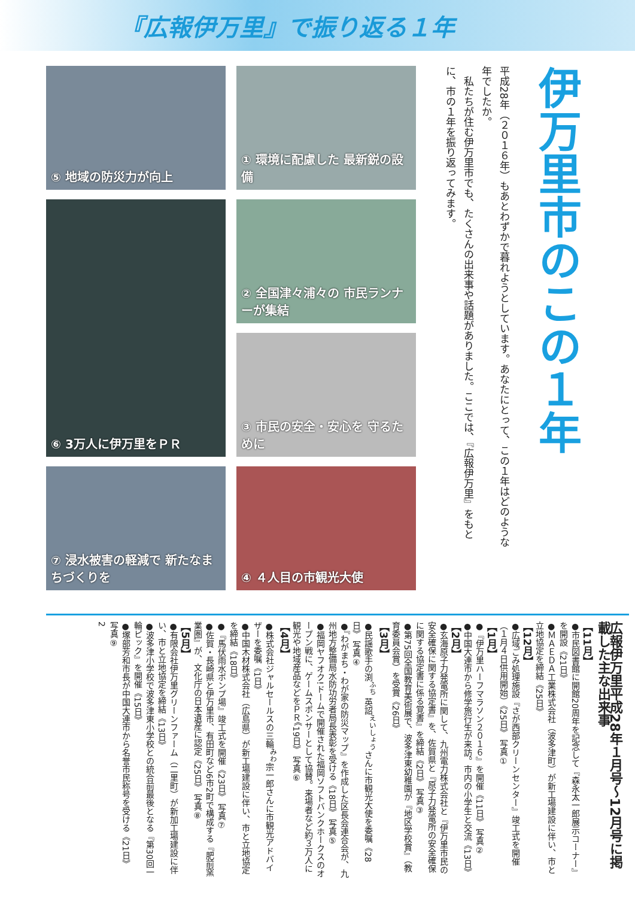『広報伊万里』で振り返る１年
⑤ 地域の防災力が向上
① 環境に配慮した 最新鋭の設備
⑥ 3万人に伊万里をＰＲ
② 全国津々浦々の 市民ランナーが集結
③ 市民の安全・安心を 守るために
⑦ 浸水被害の軽減で 新たなまちづくりを
④ ４人目の市観光大使
平成28年（２０１６年）もあとわずかで暮れようとしています。あなたにとって、この１年はどのような年でしたか。
　私たちが住む伊万里市でも、たくさんの出来事や話題がありました。ここでは、『広報伊万里』をもとに、市の１年を振り返ってみます。
伊万里市のこの１年
広報伊万里平成28年１月号～12月号に掲載した主な出来事
【11月】
●市民図書館に開館20周年を記念して『森永太一郎展示コーナー』を開設《21日》
●ＭＡＥＤＡ工業株式会社（波多津町）が新工場建設に伴い、市と立地協定を締結《25日》
【12月】
●広域ごみ処理施設『さが西部クリーンセンター』竣工式を開催（１月４日供用開始）《25日》 写真①
【1月】
●『伊万里ハーフマラソン２０１６』を開催《11日》 写真②
●中国大連市から修学旅行生が来訪。市内の小学生と交流《13日》
【2月】
●玄海原子力発電所に関して、九州電力株式会社と『伊万里市民の安全確保に関する協定書』を、佐賀県と『原子力発電所の安全確保に関する協定書に係る覚書』を締結《2日》 写真③
●第75回全国教育美術展で、波多津東幼稚園が『地区学校賞』（教育委員会賞）を受賞《26日》
【3月】
●民謡歌手の渕<sup>ふち</sup> 英詔<sup>えいしょう</sup>さんに市観光大使を委嘱《28日》 写真④
●『わがまち・わが家の防災マップ』を作成した区長会連合会が、九州地方整備局水防功労者局長表彰を受ける《18日》 写真⑤
●福岡ヤフオク!ドームで開催された福岡ソフトバンクホークスのオープン戦に、ゲームスポンサーとして協賛。来場者など約３万人に観光や地域産品などをＰＲ《19日》 写真⑥
【4月】
●株式会社ジャルセールスの三輪<sup>みわ</sup>宗一郎さんに市観光アドバイザーを委嘱《1日》
●中国木材株式会社（広島県）が新工場建設に伴い、市と立地協定を締結《18日》
●『馬伏雨水ポンプ場』竣工式を開催《23日》 写真⑦
●佐賀・長崎県と伊万里市、有田町など6市2町で構成する『肥前窯業圏』が、文化庁の日本遺産に認定《25日》 写真⑧
【5月】
●有限会社伊万里グリーンファーム（二里町）が新加工場建設に伴い、市と立地協定を締結《13日》
●波多津小学校で波多津東小学校との統合前最後となる『第30回一輪ピック』を開催《15日》
●塚部芳和市長が中国大連市から名誉市民称号を受ける《21日》 写真⑨
2